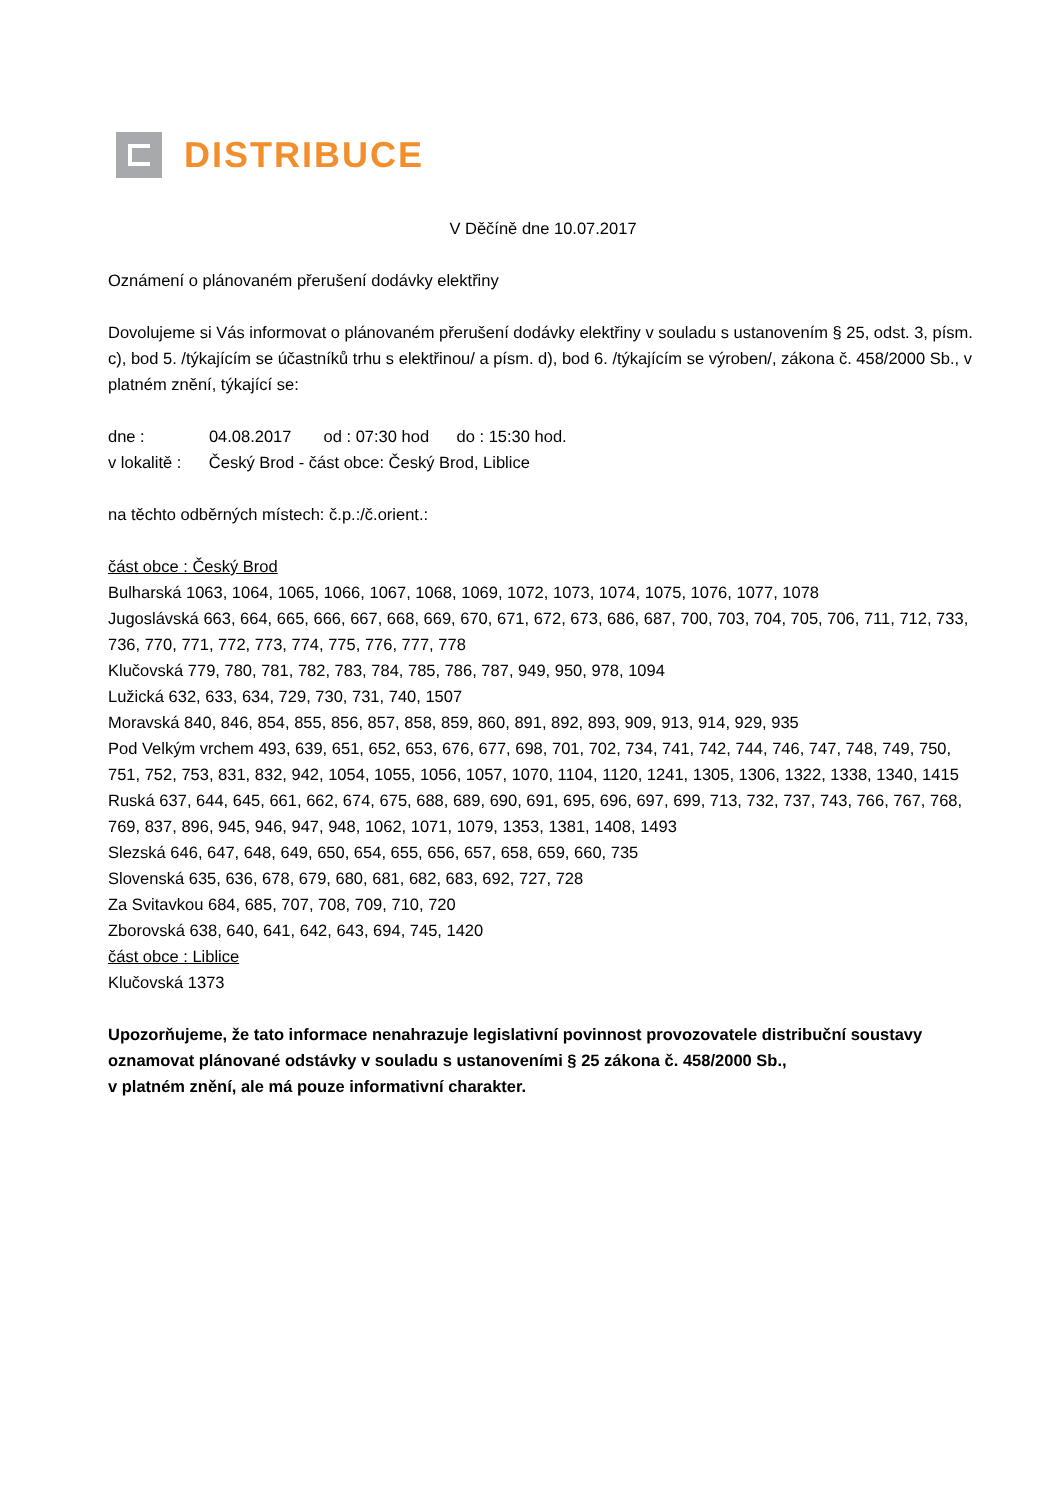DISTRIBUCE
V Děčíně dne 10.07.2017
Oznámení o plánovaném přerušení dodávky elektřiny
Dovolujeme si Vás informovat o plánovaném přerušení dodávky elektřiny v souladu s ustanovením § 25, odst. 3, písm. c), bod 5. /týkajícím se účastníků trhu s elektřinou/ a písm. d), bod 6. /týkajícím se výroben/, zákona č. 458/2000 Sb., v platném znění, týkající se:
dne : 04.08.2017 od : 07:30 hod do : 15:30 hod.
v lokalitě : Český Brod - část obce: Český Brod, Liblice
na těchto odběrných místech: č.p.:/č.orient.:
část obce : Český Brod
Bulharská 1063, 1064, 1065, 1066, 1067, 1068, 1069, 1072, 1073, 1074, 1075, 1076, 1077, 1078
Jugoslávská 663, 664, 665, 666, 667, 668, 669, 670, 671, 672, 673, 686, 687, 700, 703, 704, 705, 706, 711, 712, 733, 736, 770, 771, 772, 773, 774, 775, 776, 777, 778
Klučovská 779, 780, 781, 782, 783, 784, 785, 786, 787, 949, 950, 978, 1094
Lužická 632, 633, 634, 729, 730, 731, 740, 1507
Moravská 840, 846, 854, 855, 856, 857, 858, 859, 860, 891, 892, 893, 909, 913, 914, 929, 935
Pod Velkým vrchem 493, 639, 651, 652, 653, 676, 677, 698, 701, 702, 734, 741, 742, 744, 746, 747, 748, 749, 750, 751, 752, 753, 831, 832, 942, 1054, 1055, 1056, 1057, 1070, 1104, 1120, 1241, 1305, 1306, 1322, 1338, 1340, 1415
Ruská 637, 644, 645, 661, 662, 674, 675, 688, 689, 690, 691, 695, 696, 697, 699, 713, 732, 737, 743, 766, 767, 768, 769, 837, 896, 945, 946, 947, 948, 1062, 1071, 1079, 1353, 1381, 1408, 1493
Slezská 646, 647, 648, 649, 650, 654, 655, 656, 657, 658, 659, 660, 735
Slovenská 635, 636, 678, 679, 680, 681, 682, 683, 692, 727, 728
Za Svitavkou 684, 685, 707, 708, 709, 710, 720
Zborovská 638, 640, 641, 642, 643, 694, 745, 1420
část obce : Liblice
Klučovská 1373
Upozorňujeme, že tato informace nenahrazuje legislativní povinnost provozovatele distribuční soustavy oznamovat plánované odstávky v souladu s ustanoveními § 25 zákona č. 458/2000 Sb.,
v platném znění, ale má pouze informativní charakter.